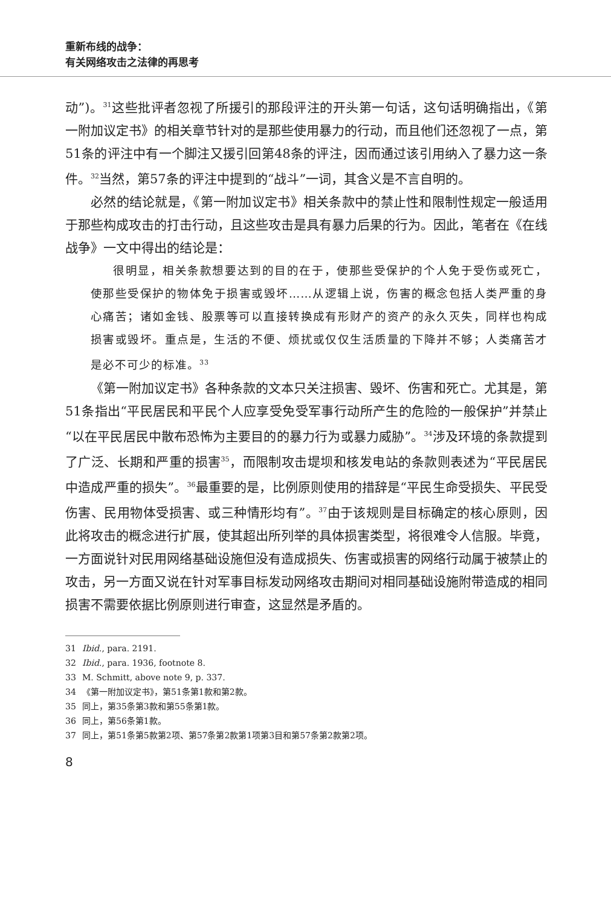重新布线的战争：
有关网络攻击之法律的再思考
动”)。<sup>31</sup>这些批评者忽视了所援引的那段评注的开头第一句话，这句话明确指出，《第一附加议定书》的相关章节针对的是那些使用暴力的行动，而且他们还忽视了一点，第51条的评注中有一个脚注又援引回第48条的评注，因而通过该引用纳入了暴力这一条件。<sup>32</sup>当然，第57条的评注中提到的“战斗”一词，其含义是不言自明的。
必然的结论就是，《第一附加议定书》相关条款中的禁止性和限制性规定一般适用于那些构成攻击的打击行动，且这些攻击是具有暴力后果的行为。因此，笔者在《在线战争》一文中得出的结论是：
很明显，相关条款想要达到的目的在于，使那些受保护的个人免于受伤或死亡，使那些受保护的物体免于损害或毁坏……从逻辑上说，伤害的概念包括人类严重的身心痛苦；诸如金钱、股票等可以直接转换成有形财产的资产的永久灭失，同样也构成损害或毁坏。重点是，生活的不便、烦扰或仅仅生活质量的下降并不够；人类痛苦才是必不可少的标准。<sup>33</sup>
《第一附加议定书》各种条款的文本只关注损害、毁坏、伤害和死亡。尤其是，第51条指出“平民居民和平民个人应享受免受军事行动所产生的危险的一般保护”并禁止“以在平民居民中散布恐怖为主要目的的暴力行为或暴力威胁”。<sup>34</sup>涉及环境的条款提到了广泛、长期和严重的损害<sup>35</sup>，而限制攻击堤坝和核发电站的条款则表述为“平民居民中造成严重的损失”。<sup>36</sup>最重要的是，比例原则使用的措辞是“平民生命受损失、平民受伤害、民用物体受损害、或三种情形均有”。<sup>37</sup>由于该规则是目标确定的核心原则，因此将攻击的概念进行扩展，使其超出所列举的具体损害类型，将很难令人信服。毕竟，一方面说针对民用网络基础设施但没有造成损失、伤害或损害的网络行动属于被禁止的攻击，另一方面又说在针对军事目标发动网络攻击期间对相同基础设施附带造成的相同损害不需要依据比例原则进行审查，这显然是矛盾的。
31 Ibid., para. 2191.
32 Ibid., para. 1936, footnote 8.
33 M. Schmitt, above note 9, p. 337.
34 《第一附加议定书》，第51条第1款和第2款。
35 同上，第35条第3款和第55条第1款。
36 同上，第56条第1款。
37 同上，第51条第5款第2项、第57条第2款第1项第3目和第57条第2款第2项。
8